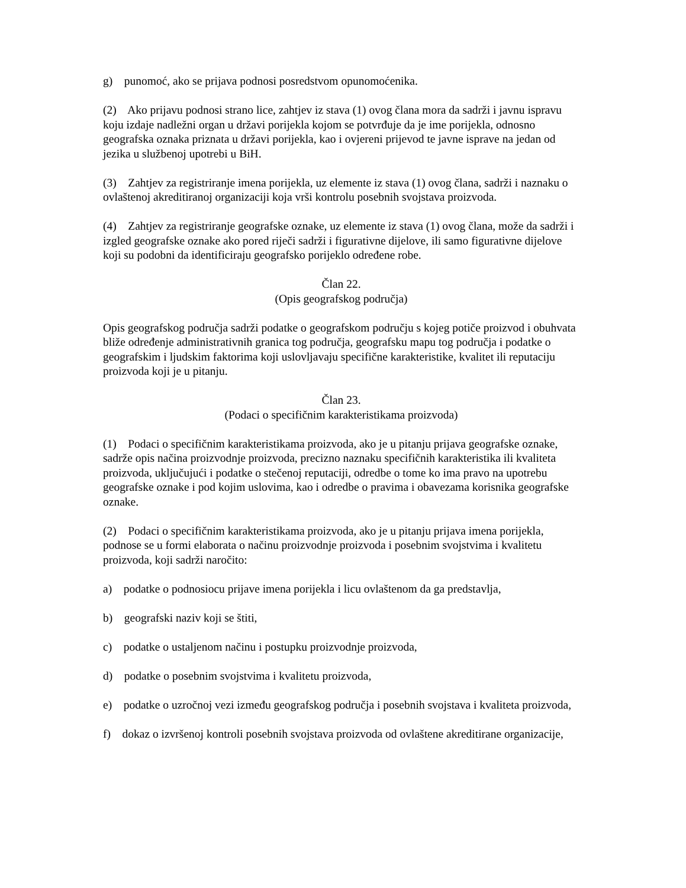g) punomoć, ako se prijava podnosi posredstvom opunomoćenika.
(2) Ako prijavu podnosi strano lice, zahtjev iz stava (1) ovog člana mora da sadrži i javnu ispravu koju izdaje nadležni organ u državi porijekla kojom se potvrđuje da je ime porijekla, odnosno geografska oznaka priznata u državi porijekla, kao i ovjereni prijevod te javne isprave na jedan od jezika u službenoj upotrebi u BiH.
(3) Zahtjev za registriranje imena porijekla, uz elemente iz stava (1) ovog člana, sadrži i naznaku o ovlaštenoj akreditiranoj organizaciji koja vrši kontrolu posebnih svojstava proizvoda.
(4) Zahtjev za registriranje geografske oznake, uz elemente iz stava (1) ovog člana, može da sadrži i izgled geografske oznake ako pored riječi sadrži i figurativne dijelove, ili samo figurativne dijelove koji su podobni da identificiraju geografsko porijeklo određene robe.
Član 22.
(Opis geografskog područja)
Opis geografskog područja sadrži podatke o geografskom području s kojeg potiče proizvod i obuhvata bliže određenje administrativnih granica tog područja, geografsku mapu tog područja i podatke o geografskim i ljudskim faktorima koji uslovljavaju specifične karakteristike, kvalitet ili reputaciju proizvoda koji je u pitanju.
Član 23.
(Podaci o specifičnim karakteristikama proizvoda)
(1) Podaci o specifičnim karakteristikama proizvoda, ako je u pitanju prijava geografske oznake, sadrže opis načina proizvodnje proizvoda, precizno naznaku specifičnih karakteristika ili kvaliteta proizvoda, uključujući i podatke o stečenoj reputaciji, odredbe o tome ko ima pravo na upotrebu geografske oznake i pod kojim uslovima, kao i odredbe o pravima i obavezama korisnika geografske oznake.
(2) Podaci o specifičnim karakteristikama proizvoda, ako je u pitanju prijava imena porijekla, podnose se u formi elaborata o načinu proizvodnje proizvoda i posebnim svojstvima i kvalitetu proizvoda, koji sadrži naročito:
a) podatke o podnosiocu prijave imena porijekla i licu ovlaštenom da ga predstavlja,
b) geografski naziv koji se štiti,
c) podatke o ustaljenom načinu i postupku proizvodnje proizvoda,
d) podatke o posebnim svojstvima i kvalitetu proizvoda,
e) podatke o uzročnoj vezi između geografskog područja i posebnih svojstava i kvaliteta proizvoda,
f) dokaz o izvršenoj kontroli posebnih svojstava proizvoda od ovlaštene akreditirane organizacije,